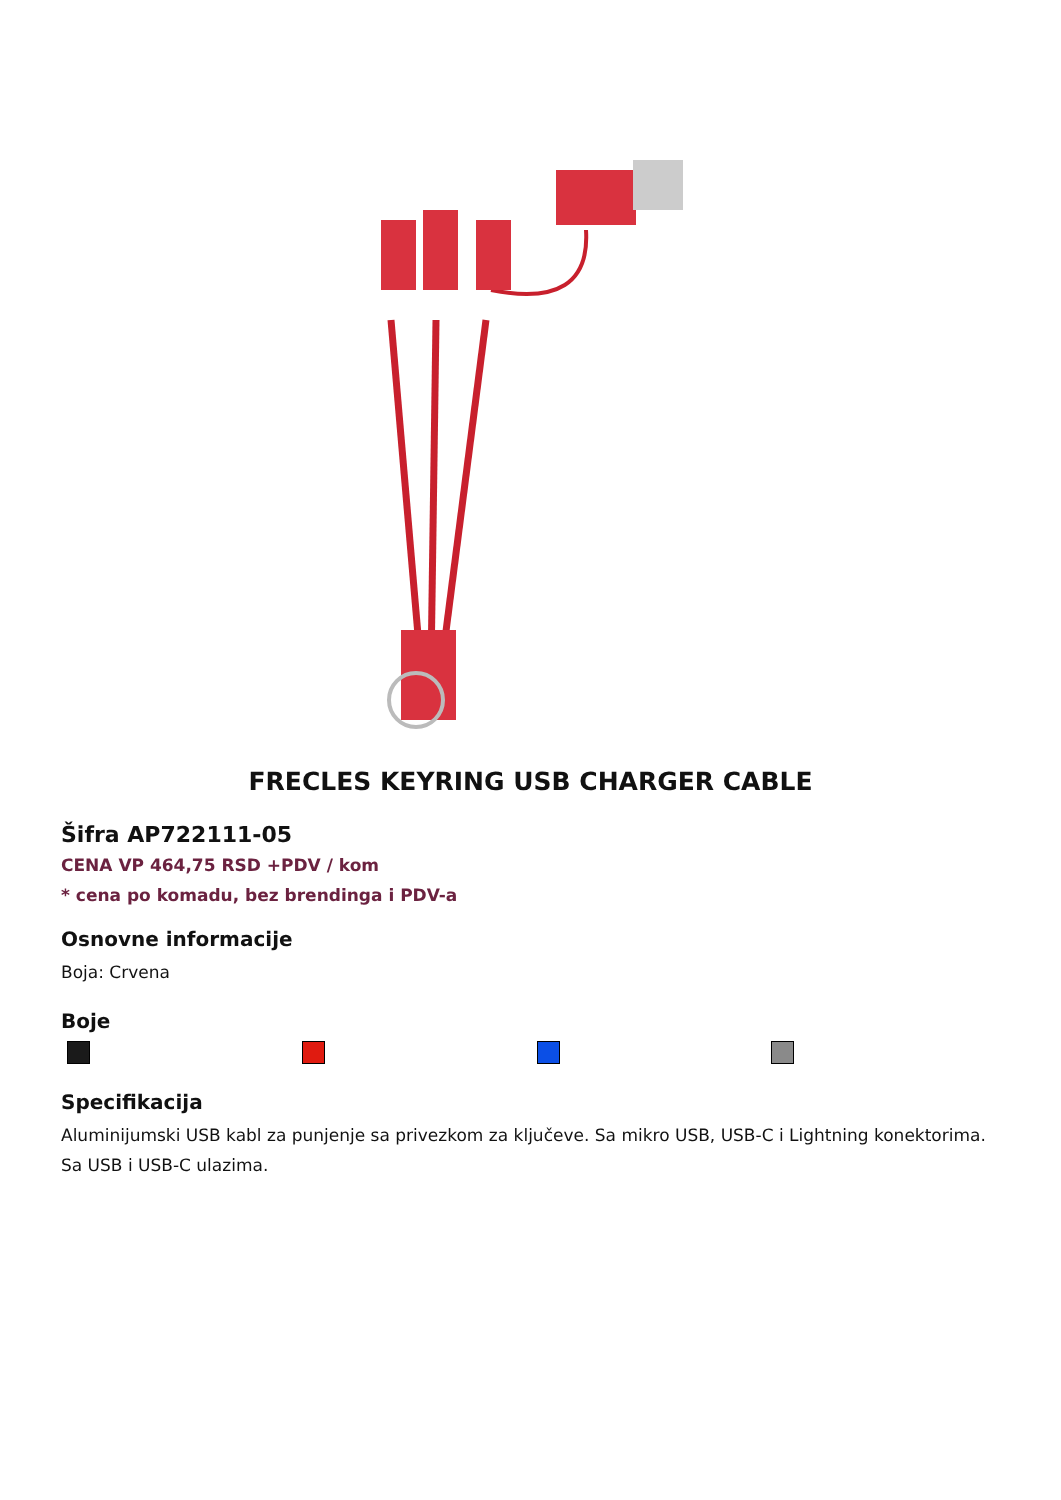FRECLES KEYRING USB CHARGER CABLE
Šifra AP722111-05
CENA VP 464,75 RSD +PDV / kom
* cena po komadu, bez brendinga i PDV-a
Osnovne informacije
Boja: Crvena
Boje
Specifikacija
Aluminijumski USB kabl za punjenje sa privezkom za ključeve. Sa mikro USB, USB-C i Lightning konektorima. Sa USB i USB-C ulazima.